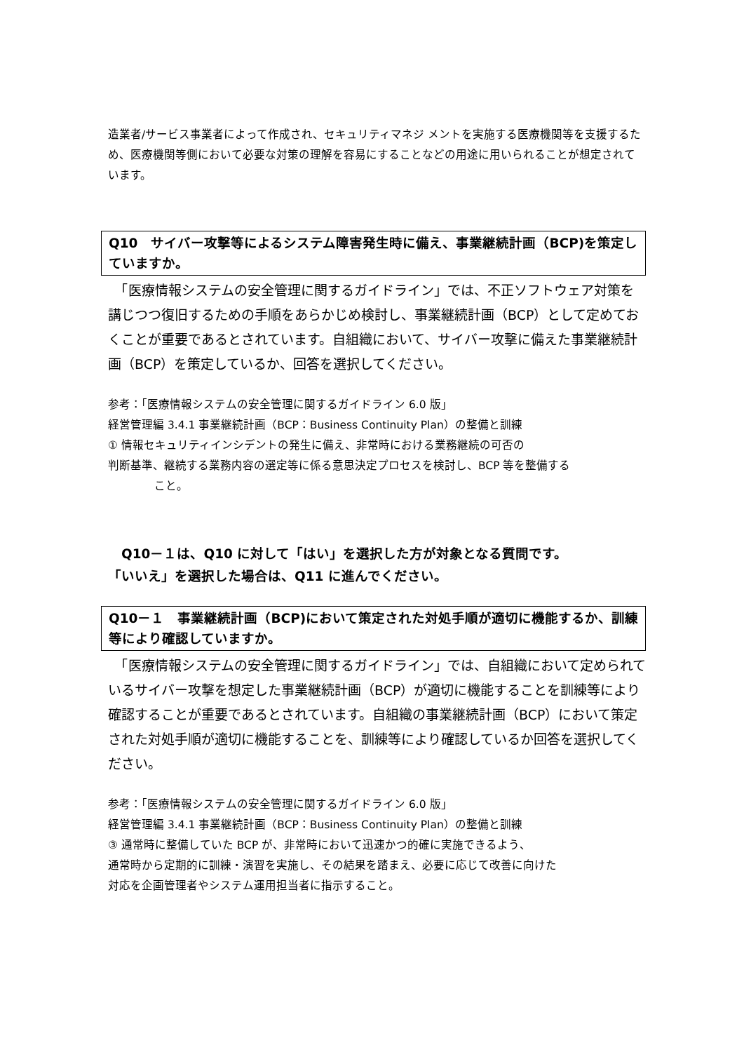造業者/サービス事業者によって作成され、セキュリティマネジ メントを実施する医療機関等を支援するため、医療機関等側において必要な対策の理解を容易にすることなどの用途に用いられることが想定されています。
Q10　サイバー攻撃等によるシステム障害発生時に備え、事業継続計画（BCP)を策定していますか。
　「医療情報システムの安全管理に関するガイドライン」では、不正ソフトウェア対策を講じつつ復旧するための手順をあらかじめ検討し、事業継続計画（BCP）として定めておくことが重要であるとされています。自組織において、サイバー攻撃に備えた事業継続計画（BCP）を策定しているか、回答を選択してください。
参考：「医療情報システムの安全管理に関するガイドライン 6.0 版」
経営管理編 3.4.1 事業継続計画（BCP：Business Continuity Plan）の整備と訓練
① 情報セキュリティインシデントの発生に備え、非常時における業務継続の可否の
判断基準、継続する業務内容の選定等に係る意思決定プロセスを検討し、BCP 等を整備する
こと。
　Q10－１は、Q10 に対して「はい」を選択した方が対象となる質問です。
「いいえ」を選択した場合は、Q11 に進んでください。
Q10－１　事業継続計画（BCP)において策定された対処手順が適切に機能するか、訓練等により確認していますか。
　「医療情報システムの安全管理に関するガイドライン」では、自組織において定められているサイバー攻撃を想定した事業継続計画（BCP）が適切に機能することを訓練等により確認することが重要であるとされています。自組織の事業継続計画（BCP）において策定された対処手順が適切に機能することを、訓練等により確認しているか回答を選択してください。
参考：「医療情報システムの安全管理に関するガイドライン 6.0 版」
経営管理編 3.4.1 事業継続計画（BCP：Business Continuity Plan）の整備と訓練
③ 通常時に整備していた BCP が、非常時において迅速かつ的確に実施できるよう、
通常時から定期的に訓練・演習を実施し、その結果を踏まえ、必要に応じて改善に向けた
対応を企画管理者やシステム運用担当者に指示すること。